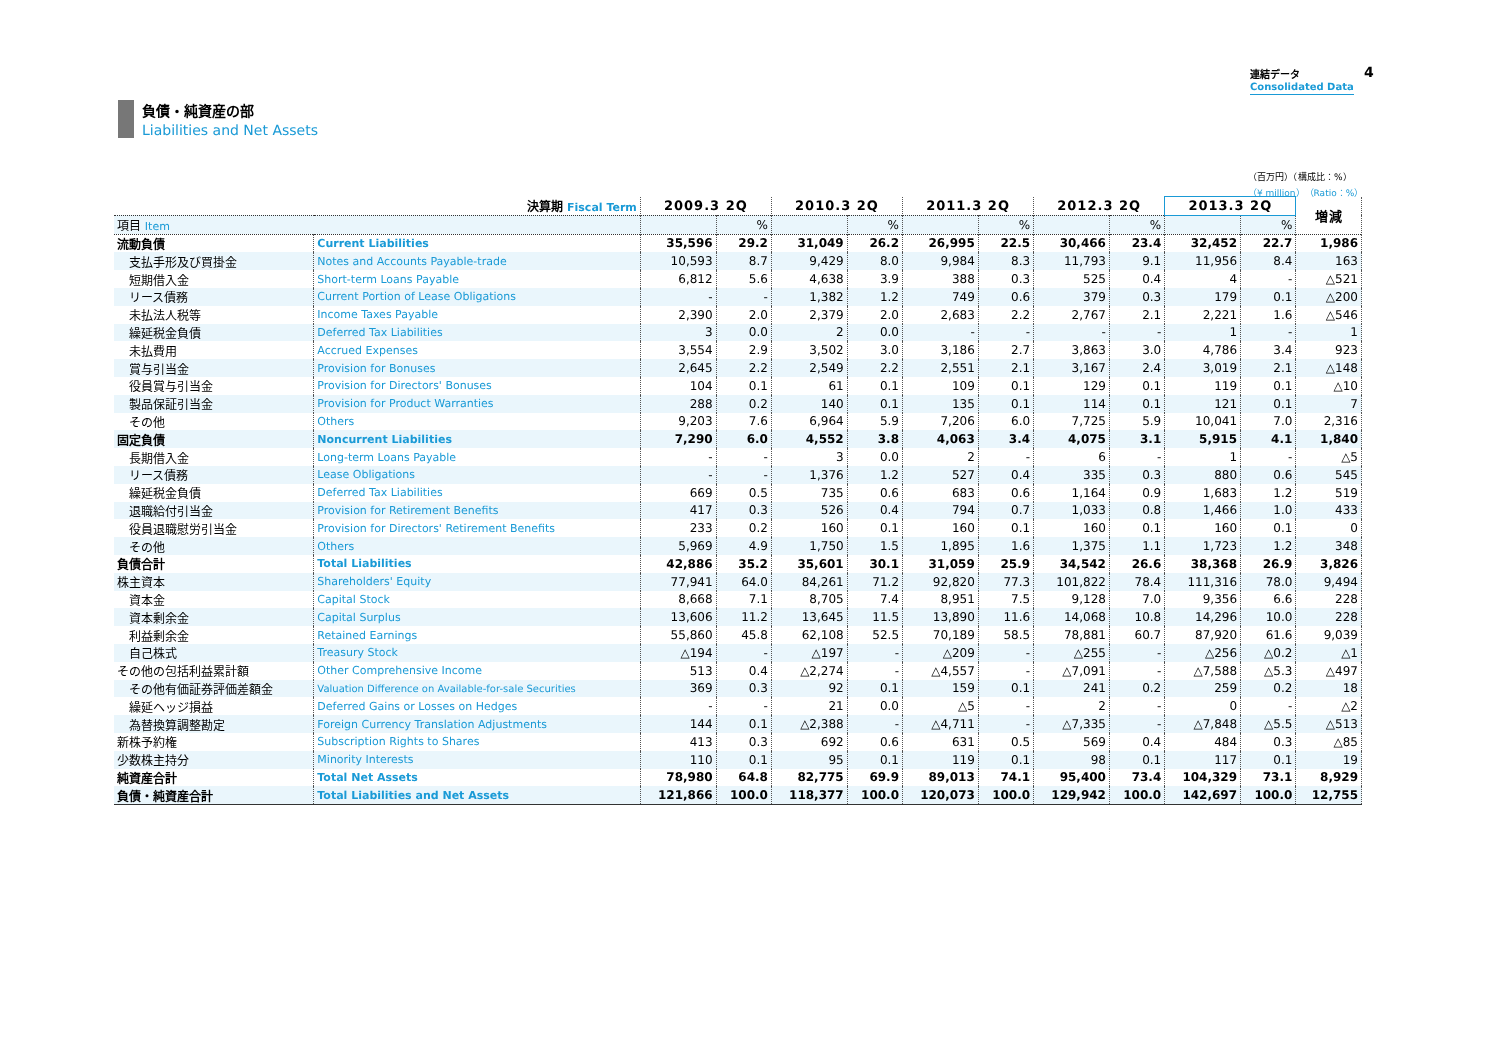連結データ
Consolidated Data
4
負債・純資産の部
Liabilities and Net Assets
（百万円）（構成比：%）
（¥ million）（Ratio：%）
| 決算期 Fiscal Term | | 2009.3 2Q | | 2010.3 2Q | | 2011.3 2Q | | 2012.3 2Q | | 2013.3 2Q | | 増減 |
| --- | --- | --- | --- | --- | --- | --- | --- | --- | --- | --- | --- | --- |
| 項目 Item | | | % | | % | | % | | % | | % | |
| 流動負債 | Current Liabilities | 35,596 | 29.2 | 31,049 | 26.2 | 26,995 | 22.5 | 30,466 | 23.4 | 32,452 | 22.7 | 1,986 |
| 支払手形及び買掛金 | Notes and Accounts Payable-trade | 10,593 | 8.7 | 9,429 | 8.0 | 9,984 | 8.3 | 11,793 | 9.1 | 11,956 | 8.4 | 163 |
| 短期借入金 | Short-term Loans Payable | 6,812 | 5.6 | 4,638 | 3.9 | 388 | 0.3 | 525 | 0.4 | 4 | - | △521 |
| リース債務 | Current Portion of Lease Obligations | - | - | 1,382 | 1.2 | 749 | 0.6 | 379 | 0.3 | 179 | 0.1 | △200 |
| 未払法人税等 | Income Taxes Payable | 2,390 | 2.0 | 2,379 | 2.0 | 2,683 | 2.2 | 2,767 | 2.1 | 2,221 | 1.6 | △546 |
| 繰延税金負債 | Deferred Tax Liabilities | 3 | 0.0 | 2 | 0.0 | - | - | - | - | 1 | - | 1 |
| 未払費用 | Accrued Expenses | 3,554 | 2.9 | 3,502 | 3.0 | 3,186 | 2.7 | 3,863 | 3.0 | 4,786 | 3.4 | 923 |
| 賞与引当金 | Provision for Bonuses | 2,645 | 2.2 | 2,549 | 2.2 | 2,551 | 2.1 | 3,167 | 2.4 | 3,019 | 2.1 | △148 |
| 役員賞与引当金 | Provision for Directors' Bonuses | 104 | 0.1 | 61 | 0.1 | 109 | 0.1 | 129 | 0.1 | 119 | 0.1 | △10 |
| 製品保証引当金 | Provision for Product Warranties | 288 | 0.2 | 140 | 0.1 | 135 | 0.1 | 114 | 0.1 | 121 | 0.1 | 7 |
| その他 | Others | 9,203 | 7.6 | 6,964 | 5.9 | 7,206 | 6.0 | 7,725 | 5.9 | 10,041 | 7.0 | 2,316 |
| 固定負債 | Noncurrent Liabilities | 7,290 | 6.0 | 4,552 | 3.8 | 4,063 | 3.4 | 4,075 | 3.1 | 5,915 | 4.1 | 1,840 |
| 長期借入金 | Long-term Loans Payable | - | - | 3 | 0.0 | 2 | - | 6 | - | 1 | - | △5 |
| リース債務 | Lease Obligations | - | - | 1,376 | 1.2 | 527 | 0.4 | 335 | 0.3 | 880 | 0.6 | 545 |
| 繰延税金負債 | Deferred Tax Liabilities | 669 | 0.5 | 735 | 0.6 | 683 | 0.6 | 1,164 | 0.9 | 1,683 | 1.2 | 519 |
| 退職給付引当金 | Provision for Retirement Benefits | 417 | 0.3 | 526 | 0.4 | 794 | 0.7 | 1,033 | 0.8 | 1,466 | 1.0 | 433 |
| 役員退職慰労引当金 | Provision for Directors' Retirement Benefits | 233 | 0.2 | 160 | 0.1 | 160 | 0.1 | 160 | 0.1 | 160 | 0.1 | 0 |
| その他 | Others | 5,969 | 4.9 | 1,750 | 1.5 | 1,895 | 1.6 | 1,375 | 1.1 | 1,723 | 1.2 | 348 |
| 負債合計 | Total Liabilities | 42,886 | 35.2 | 35,601 | 30.1 | 31,059 | 25.9 | 34,542 | 26.6 | 38,368 | 26.9 | 3,826 |
| 株主資本 | Shareholders' Equity | 77,941 | 64.0 | 84,261 | 71.2 | 92,820 | 77.3 | 101,822 | 78.4 | 111,316 | 78.0 | 9,494 |
| 資本金 | Capital Stock | 8,668 | 7.1 | 8,705 | 7.4 | 8,951 | 7.5 | 9,128 | 7.0 | 9,356 | 6.6 | 228 |
| 資本剰余金 | Capital Surplus | 13,606 | 11.2 | 13,645 | 11.5 | 13,890 | 11.6 | 14,068 | 10.8 | 14,296 | 10.0 | 228 |
| 利益剰余金 | Retained Earnings | 55,860 | 45.8 | 62,108 | 52.5 | 70,189 | 58.5 | 78,881 | 60.7 | 87,920 | 61.6 | 9,039 |
| 自己株式 | Treasury Stock | △194 | - | △197 | - | △209 | - | △255 | - | △256 | △0.2 | △1 |
| その他の包括利益累計額 | Other Comprehensive Income | 513 | 0.4 | △2,274 | - | △4,557 | - | △7,091 | - | △7,588 | △5.3 | △497 |
| その他有価証券評価差額金 | Valuation Difference on Available-for-sale Securities | 369 | 0.3 | 92 | 0.1 | 159 | 0.1 | 241 | 0.2 | 259 | 0.2 | 18 |
| 繰延ヘッジ損益 | Deferred Gains or Losses on Hedges | - | - | 21 | 0.0 | △5 | - | 2 | - | 0 | - | △2 |
| 為替換算調整勘定 | Foreign Currency Translation Adjustments | 144 | 0.1 | △2,388 | - | △4,711 | - | △7,335 | - | △7,848 | △5.5 | △513 |
| 新株予約権 | Subscription Rights to Shares | 413 | 0.3 | 692 | 0.6 | 631 | 0.5 | 569 | 0.4 | 484 | 0.3 | △85 |
| 少数株主持分 | Minority Interests | 110 | 0.1 | 95 | 0.1 | 119 | 0.1 | 98 | 0.1 | 117 | 0.1 | 19 |
| 純資産合計 | Total Net Assets | 78,980 | 64.8 | 82,775 | 69.9 | 89,013 | 74.1 | 95,400 | 73.4 | 104,329 | 73.1 | 8,929 |
| 負債・純資産合計 | Total Liabilities and Net Assets | 121,866 | 100.0 | 118,377 | 100.0 | 120,073 | 100.0 | 129,942 | 100.0 | 142,697 | 100.0 | 12,755 |